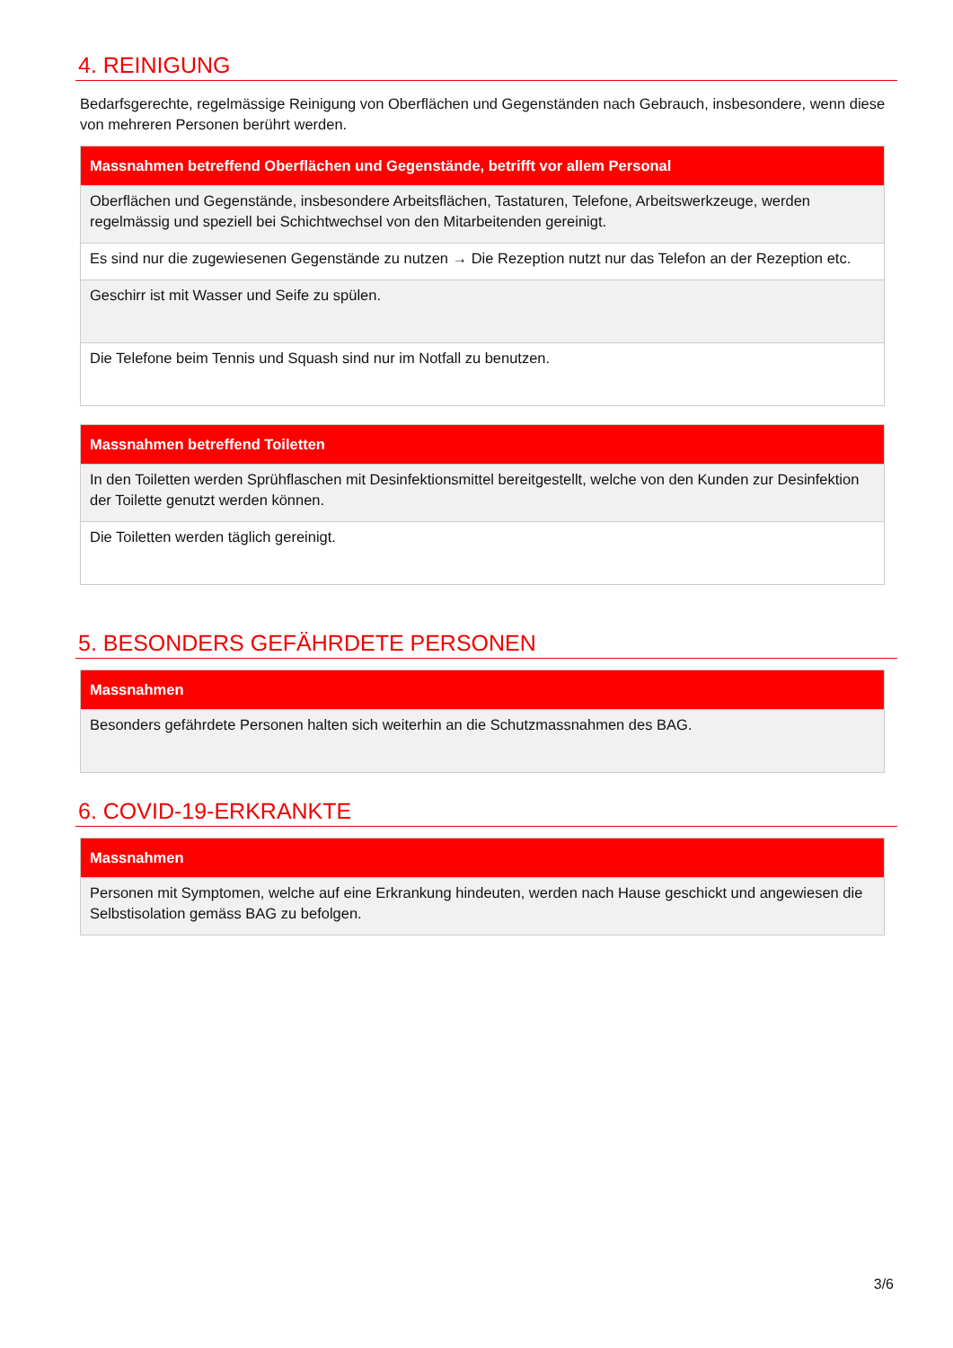4. REINIGUNG
Bedarfsgerechte, regelmässige Reinigung von Oberflächen und Gegenständen nach Gebrauch, insbesondere, wenn diese von mehreren Personen berührt werden.
| Massnahmen betreffend Oberflächen und Gegenstände, betrifft vor allem Personal |
| --- |
| Oberflächen und Gegenstände, insbesondere Arbeitsflächen, Tastaturen, Telefone, Arbeitswerkzeuge, werden regelmässig und speziell bei Schichtwechsel von den Mitarbeitenden gereinigt. |
| Es sind nur die zugewiesenen Gegenstände zu nutzen → Die Rezeption nutzt nur das Telefon an der Rezeption etc. |
| Geschirr ist mit Wasser und Seife zu spülen. |
| Die Telefone beim Tennis und Squash sind nur im Notfall zu benutzen. |
| Massnahmen betreffend Toiletten |
| --- |
| In den Toiletten werden Sprühflaschen mit Desinfektionsmittel bereitgestellt, welche von den Kunden zur Desinfektion der Toilette genutzt werden können. |
| Die Toiletten werden täglich gereinigt. |
5. BESONDERS GEFÄHRDETE PERSONEN
| Massnahmen |
| --- |
| Besonders gefährdete Personen halten sich weiterhin an die Schutzmassnahmen des BAG. |
6. COVID-19-ERKRANKTE
| Massnahmen |
| --- |
| Personen mit Symptomen, welche auf eine Erkrankung hindeuten, werden nach Hause geschickt und angewiesen die Selbstisolation gemäss BAG zu befolgen. |
3/6